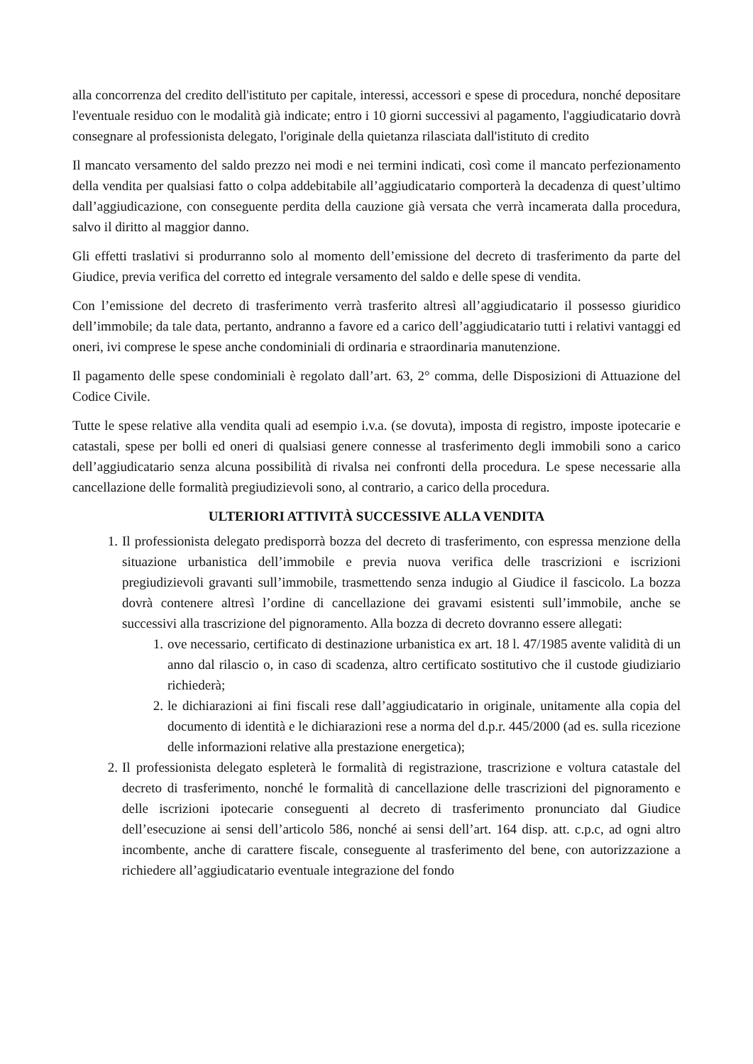alla concorrenza del credito dell'istituto per capitale, interessi, accessori e spese di procedura, nonché depositare l'eventuale residuo con le modalità già indicate; entro i 10 giorni successivi al pagamento, l'aggiudicatario dovrà consegnare al professionista delegato, l'originale della quietanza rilasciata dall'istituto di credito
Il mancato versamento del saldo prezzo nei modi e nei termini indicati, così come il mancato perfezionamento della vendita per qualsiasi fatto o colpa addebitabile all’aggiudicatario comporterà la decadenza di quest’ultimo dall’aggiudicazione, con conseguente perdita della cauzione già versata che verrà incamerata dalla procedura, salvo il diritto al maggior danno.
Gli effetti traslativi si produrranno solo al momento dell’emissione del decreto di trasferimento da parte del Giudice, previa verifica del corretto ed integrale versamento del saldo e delle spese di vendita.
Con l’emissione del decreto di trasferimento verrà trasferito altresì all’aggiudicatario il possesso giuridico dell’immobile; da tale data, pertanto, andranno a favore ed a carico dell’aggiudicatario tutti i relativi vantaggi ed oneri, ivi comprese le spese anche condominiali di ordinaria e straordinaria manutenzione.
Il pagamento delle spese condominiali è regolato dall’art. 63, 2° comma, delle Disposizioni di Attuazione del Codice Civile.
Tutte le spese relative alla vendita quali ad esempio i.v.a. (se dovuta), imposta di registro, imposte ipotecarie e catastali, spese per bolli ed oneri di qualsiasi genere connesse al trasferimento degli immobili sono a carico dell’aggiudicatario senza alcuna possibilità di rivalsa nei confronti della procedura. Le spese necessarie alla cancellazione delle formalità pregiudizievoli sono, al contrario, a carico della procedura.
ULTERIORI ATTIVITÀ SUCCESSIVE ALLA VENDITA
1. Il professionista delegato predisporrà bozza del decreto di trasferimento, con espressa menzione della situazione urbanistica dell’immobile e previa nuova verifica delle trascrizioni e iscrizioni pregiudizievoli gravanti sull’immobile, trasmettendo senza indugio al Giudice il fascicolo. La bozza dovrà contenere altresì l’ordine di cancellazione dei gravami esistenti sull’immobile, anche se successivi alla trascrizione del pignoramento. Alla bozza di decreto dovranno essere allegati:
1. ove necessario, certificato di destinazione urbanistica ex art. 18 l. 47/1985 avente validità di un anno dal rilascio o, in caso di scadenza, altro certificato sostitutivo che il custode giudiziario richiederà;
2. le dichiarazioni ai fini fiscali rese dall’aggiudicatario in originale, unitamente alla copia del documento di identità e le dichiarazioni rese a norma del d.p.r. 445/2000 (ad es. sulla ricezione delle informazioni relative alla prestazione energetica);
2. Il professionista delegato espleterà le formalità di registrazione, trascrizione e voltura catastale del decreto di trasferimento, nonché le formalità di cancellazione delle trascrizioni del pignoramento e delle iscrizioni ipotecarie conseguenti al decreto di trasferimento pronunciato dal Giudice dell’esecuzione ai sensi dell’articolo 586, nonché ai sensi dell’art. 164 disp. att. c.p.c, ad ogni altro incombente, anche di carattere fiscale, conseguente al trasferimento del bene, con autorizzazione a richiedere all’aggiudicatario eventuale integrazione del fondo